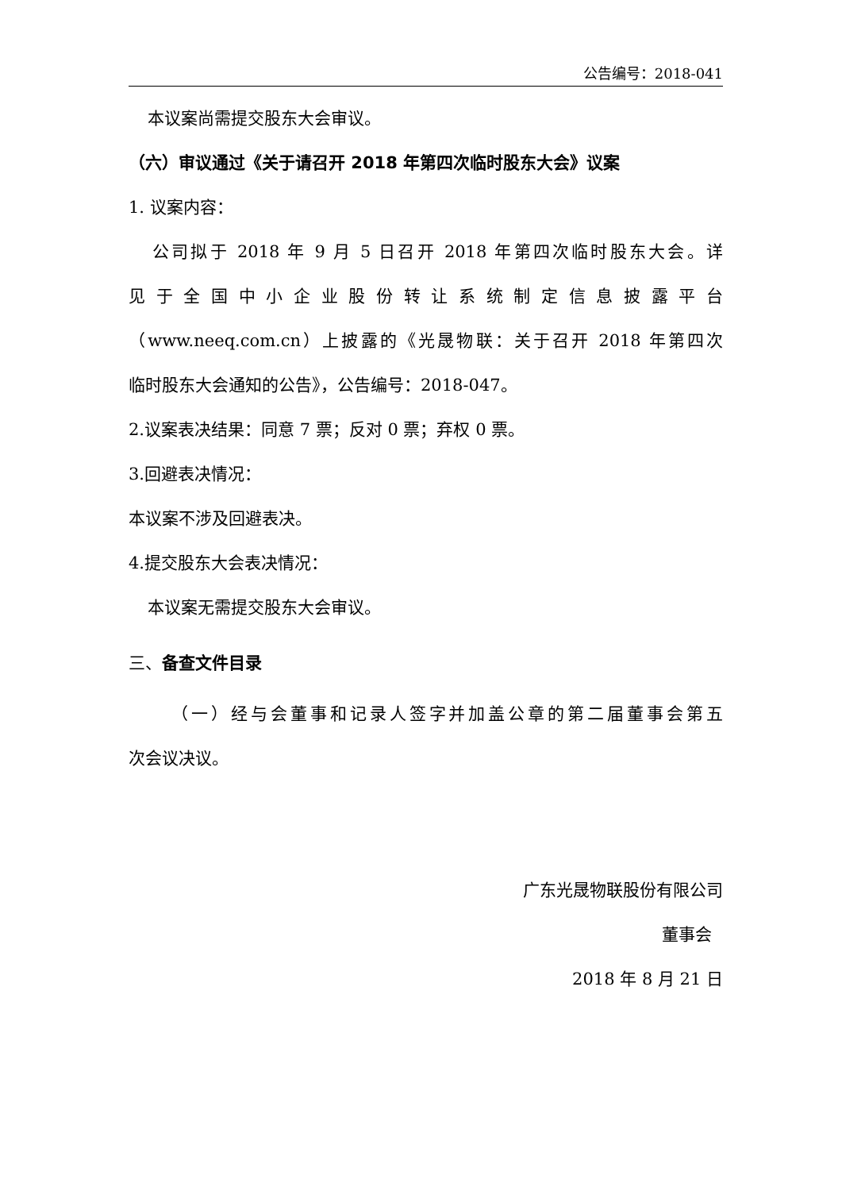公告编号：2018-041
本议案尚需提交股东大会审议。
（六）审议通过《关于请召开 2018 年第四次临时股东大会》议案
1. 议案内容：
公司拟于 2018 年 9 月 5 日召开 2018 年第四次临时股东大会。详
见于全国中小企业股份转让系统制定信息披露平台
（www.neeq.com.cn）上披露的《光晟物联：关于召开 2018 年第四次
临时股东大会通知的公告》，公告编号：2018-047。
2.议案表决结果：同意 7 票；反对 0 票；弃权 0 票。
3.回避表决情况：
本议案不涉及回避表决。
4.提交股东大会表决情况：
本议案无需提交股东大会审议。
三、备查文件目录
（一）经与会董事和记录人签字并加盖公章的第二届董事会第五
次会议决议。
广东光晟物联股份有限公司
董事会
2018 年 8 月 21 日